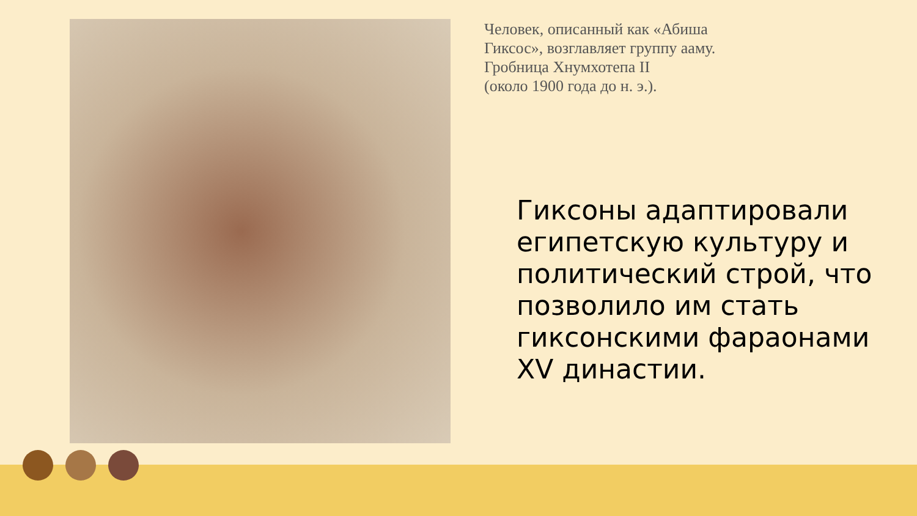Человек, описанный как «Абиша Гиксос», возглавляет группу ааму. Гробница Хнумхотепа II
(около 1900 года до н. э.).
Гиксоны адаптировали египетскую культуру и политический строй, что позволило им стать гиксонскими фараонами XV династии.